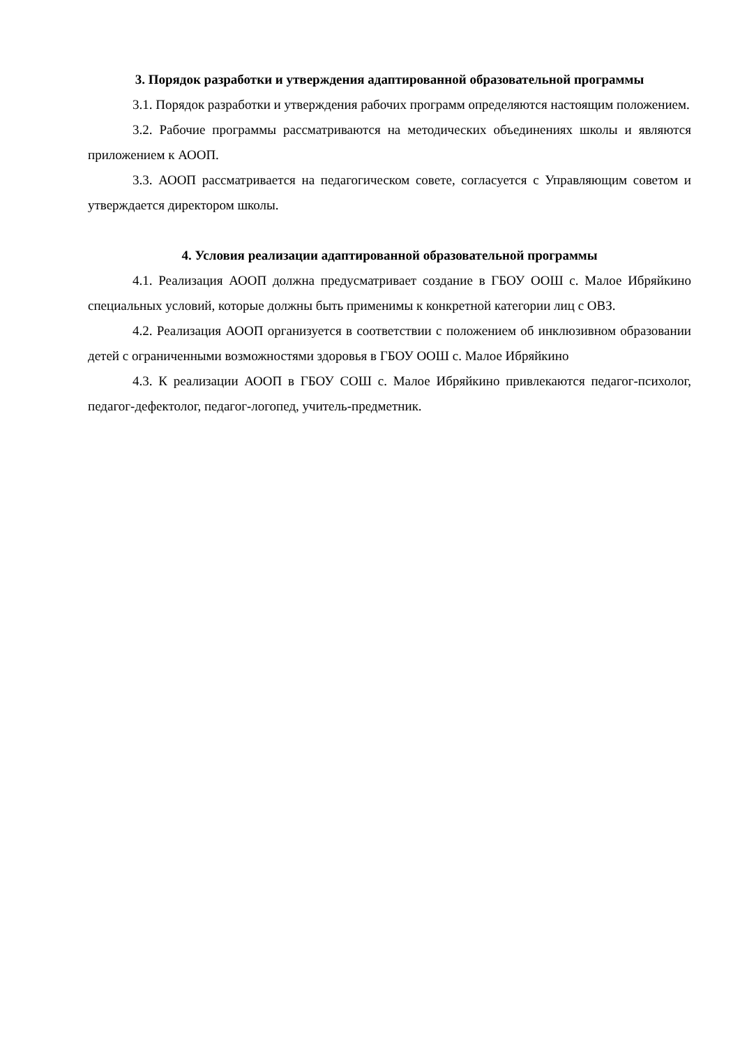3. Порядок разработки и утверждения адаптированной образовательной программы
3.1. Порядок разработки и утверждения рабочих программ определяются настоящим положением.
3.2. Рабочие программы рассматриваются на методических объединениях школы и являются приложением к АООП.
3.3. АООП рассматривается на педагогическом совете, согласуется с Управляющим советом и утверждается директором школы.
4. Условия реализации адаптированной образовательной программы
4.1. Реализация АООП должна предусматривает создание в ГБОУ ООШ с. Малое Ибряйкино специальных условий, которые должны быть применимы к конкретной категории лиц с ОВЗ.
4.2. Реализация АООП организуется в соответствии с положением об инклюзивном образовании детей с ограниченными возможностями здоровья в ГБОУ ООШ с. Малое Ибряйкино
4.3. К реализации АООП в ГБОУ СОШ с. Малое Ибряйкино привлекаются педагог-психолог, педагог-дефектолог, педагог-логопед, учитель-предметник.